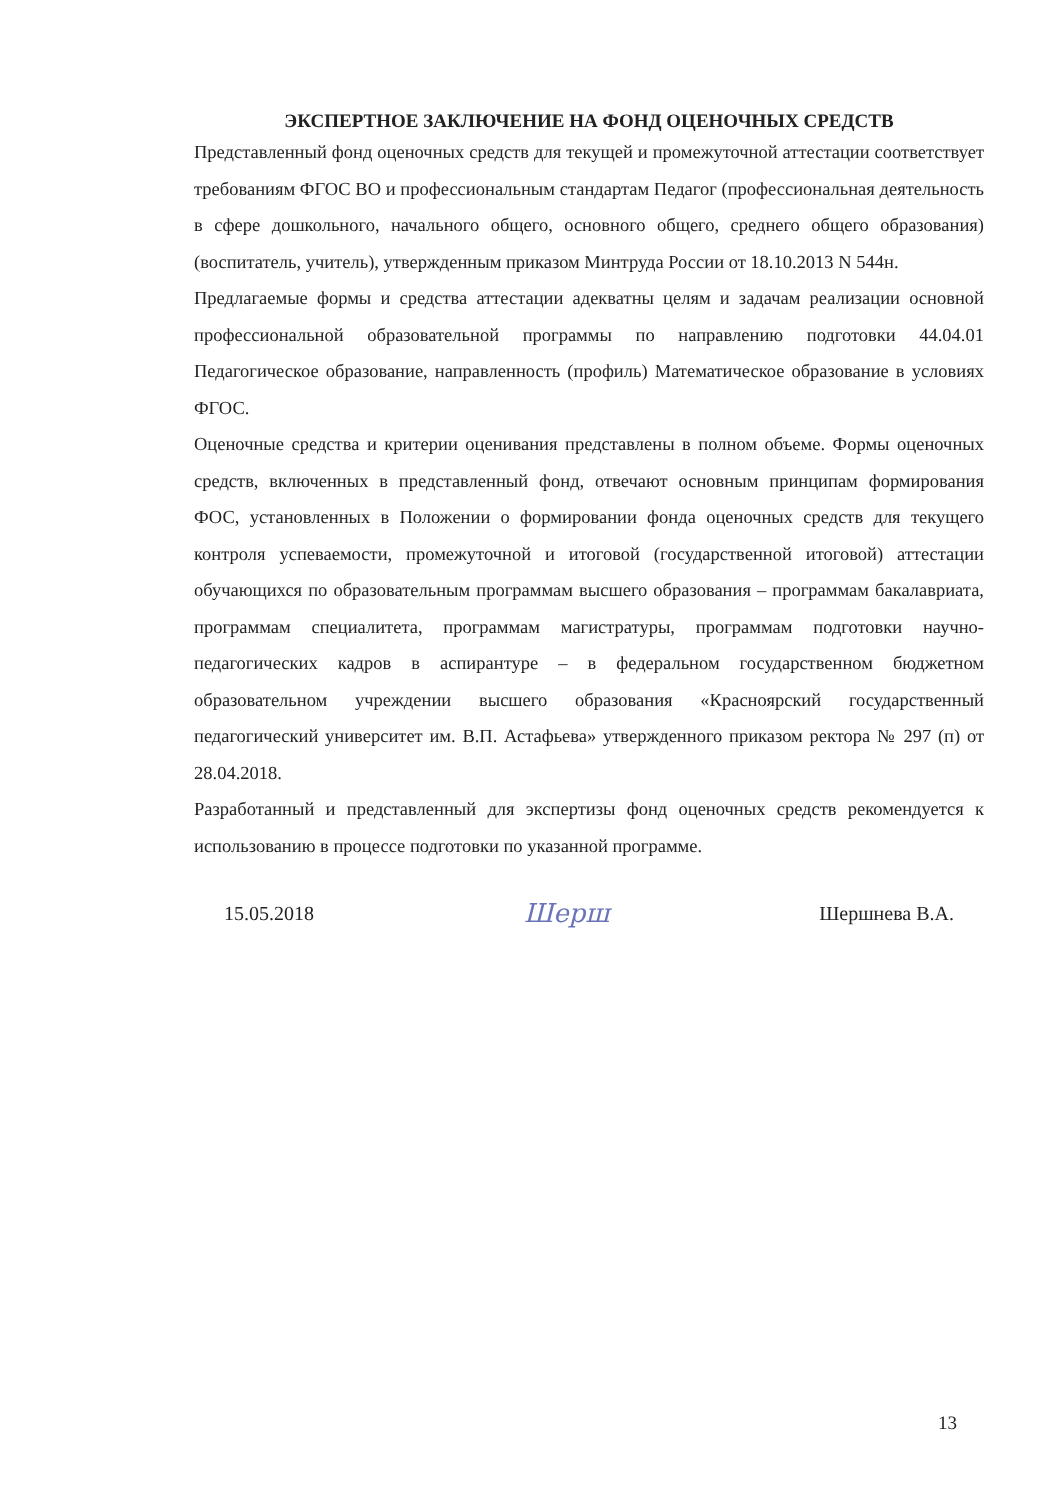ЭКСПЕРТНОЕ ЗАКЛЮЧЕНИЕ НА ФОНД ОЦЕНОЧНЫХ СРЕДСТВ
Представленный фонд оценочных средств для текущей и промежуточной аттестации соответствует требованиям ФГОС ВО и профессиональным стандартам Педагог (профессиональная деятельность в сфере дошкольного, начального общего, основного общего, среднего общего образования) (воспитатель, учитель), утвержденным приказом Минтруда России от 18.10.2013 N 544н.
Предлагаемые формы и средства аттестации адекватны целям и задачам реализации основной профессиональной образовательной программы по направлению подготовки 44.04.01 Педагогическое образование, направленность (профиль) Математическое образование в условиях ФГОС.
Оценочные средства и критерии оценивания представлены в полном объеме. Формы оценочных средств, включенных в представленный фонд, отвечают основным принципам формирования ФОС, установленных в Положении о формировании фонда оценочных средств для текущего контроля успеваемости, промежуточной и итоговой (государственной итоговой) аттестации обучающихся по образовательным программам высшего образования – программам бакалавриата, программам специалитета, программам магистратуры, программам подготовки научно-педагогических кадров в аспирантуре – в федеральном государственном бюджетном образовательном учреждении высшего образования «Красноярский государственный педагогический университет им. В.П. Астафьева» утвержденного приказом ректора № 297 (п) от 28.04.2018.
Разработанный и представленный для экспертизы фонд оценочных средств рекомендуется к использованию в процессе подготовки по указанной программе.
15.05.2018 Шерш Шершнева В.А.
13